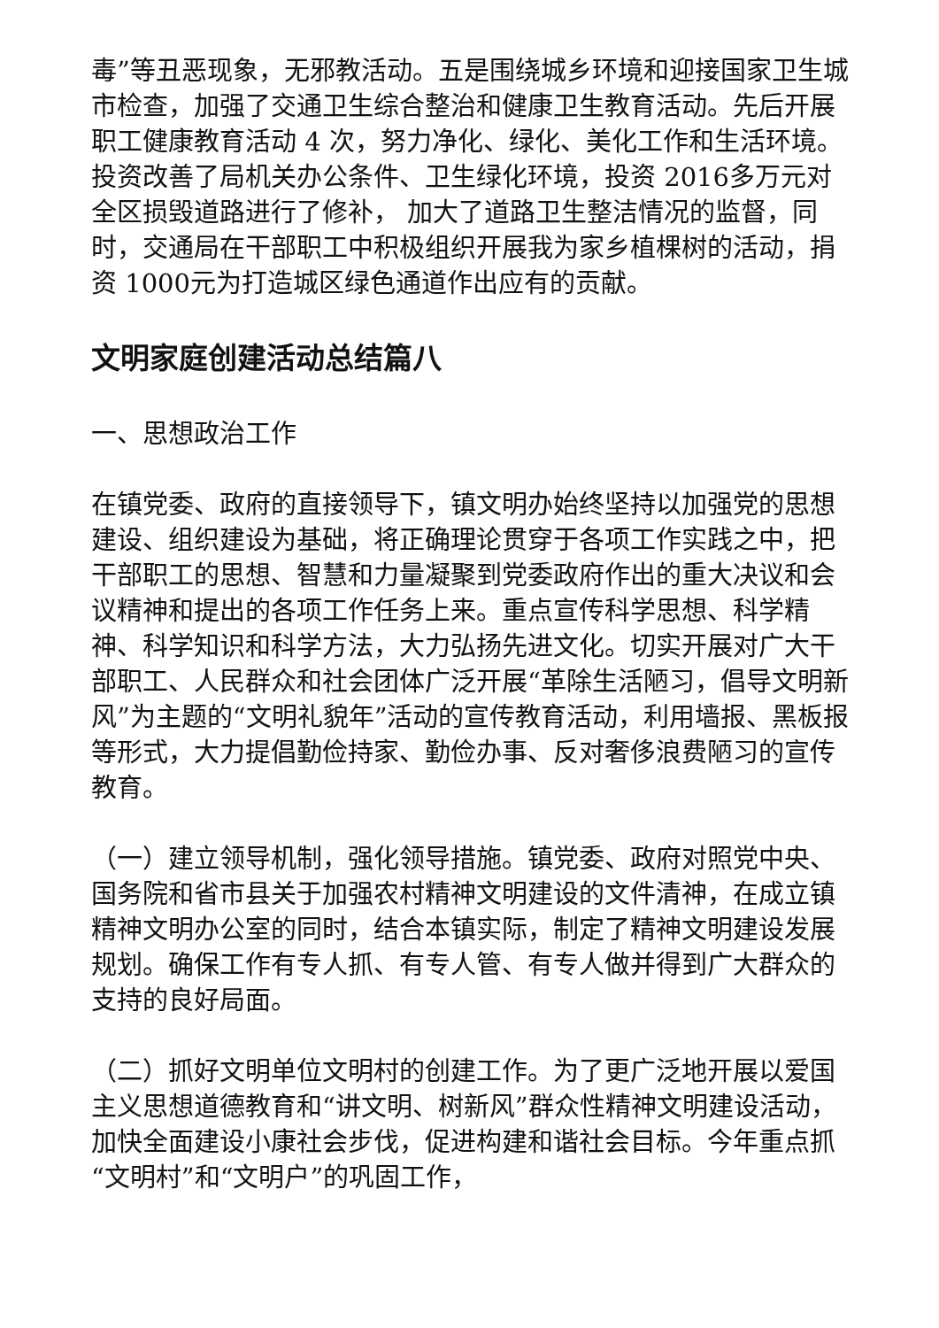毒”等丑恶现象，无邪教活动。五是围绕城乡环境和迎接国家卫生城市检查，加强了交通卫生综合整治和健康卫生教育活动。先后开展职工健康教育活动 4 次，努力净化、绿化、美化工作和生活环境。投资改善了局机关办公条件、卫生绿化环境，投资 2016多万元对全区损毁道路进行了修补， 加大了道路卫生整洁情况的监督，同时，交通局在干部职工中积极组织开展我为家乡植棵树的活动，捐资 1000元为打造城区绿色通道作出应有的贡献。
文明家庭创建活动总结篇八
一、思想政治工作
在镇党委、政府的直接领导下，镇文明办始终坚持以加强党的思想建设、组织建设为基础，将正确理论贯穿于各项工作实践之中，把干部职工的思想、智慧和力量凝聚到党委政府作出的重大决议和会议精神和提出的各项工作任务上来。重点宣传科学思想、科学精神、科学知识和科学方法，大力弘扬先进文化。切实开展对广大干部职工、人民群众和社会团体广泛开展“革除生活陋习，倡导文明新风”为主题的“文明礼貌年”活动的宣传教育活动，利用墙报、黑板报等形式，大力提倡勤俭持家、勤俭办事、反对奢侈浪费陋习的宣传教育。
（一）建立领导机制，强化领导措施。镇党委、政府对照党中央、国务院和省市县关于加强农村精神文明建设的文件清神，在成立镇精神文明办公室的同时，结合本镇实际，制定了精神文明建设发展规划。确保工作有专人抓、有专人管、有专人做并得到广大群众的支持的良好局面。
（二）抓好文明单位文明村的创建工作。为了更广泛地开展以爱国主义思想道德教育和“讲文明、树新风”群众性精神文明建设活动，加快全面建设小康社会步伐，促进构建和谐社会目标。今年重点抓“文明村”和“文明户”的巩固工作，